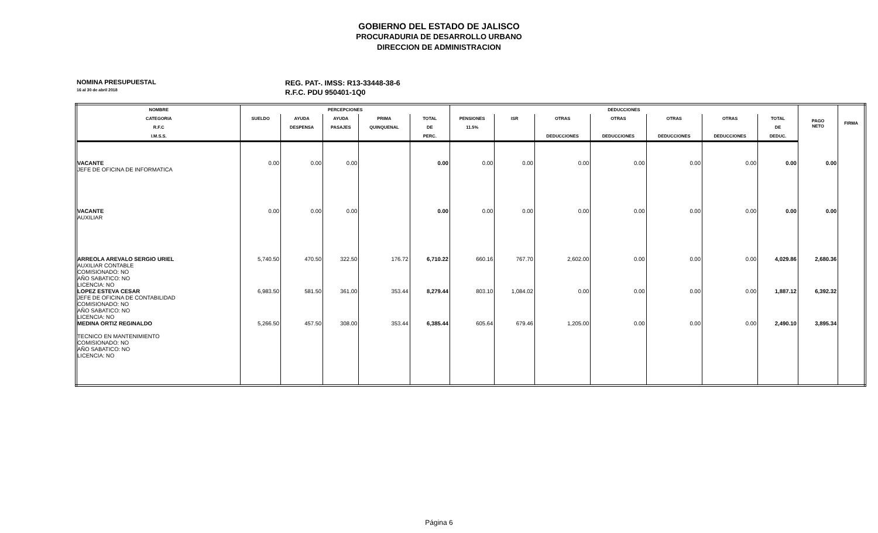GOBIERNO DEL ESTADO DE JALISCO
PROCURADURIA DE DESARROLLO URBANO
DIRECCION DE ADMINISTRACION
NOMINA PRESUPUESTAL
16 al 30 de abril 2018
REG. PAT-. IMSS: R13-33448-38-6
R.F.C. PDU 950401-1Q0
| NOMBRE | PERCEPCIONES | | | | | DEDUCCIONES | | | | | | | PAGO NETO | FIRMA |
| --- | --- | --- | --- | --- | --- | --- | --- | --- | --- | --- | --- | --- | --- | --- |
| CATEGORIA | SUELDO | AYUDA | AYUDA | PRIMA | TOTAL | PENSIONES | ISR | OTRAS | OTRAS | OTRAS | OTRAS | TOTAL | | |
| R.F.C | | DESPENSA | PASAJES | QUINQUENAL | DE | 11.5% | | | | | | DE | | |
| I.M.S.S. | | | | | PERC. | | | DEDUCCIONES | DEDUCCIONES | DEDUCCIONES | DEDUCCIONES | DEDUC. | | |
| VACANTE JEFE DE OFICINA DE INFORMATICA | 0.00 | 0.00 | 0.00 | | 0.00 | 0.00 | 0.00 | 0.00 | 0.00 | 0.00 | 0.00 | 0.00 | 0.00 | |
| VACANTE AUXILIAR | 0.00 | 0.00 | 0.00 | | 0.00 | 0.00 | 0.00 | 0.00 | 0.00 | 0.00 | 0.00 | 0.00 | 0.00 | |
| ARREOLA AREVALO SERGIO URIEL AUXILIAR CONTABLE COMISIONADO: NO AÑO SABATICO: NO LICENCIA: NO | 5,740.50 | 470.50 | 322.50 | 176.72 | 6,710.22 | 660.16 | 767.70 | 2,602.00 | 0.00 | 0.00 | 0.00 | 4,029.86 | 2,680.36 | |
| LOPEZ ESTEVA CESAR JEFE DE OFICINA DE CONTABILIDAD COMISIONADO: NO AÑO SABATICO: NO LICENCIA: NO | 6,983.50 | 581.50 | 361.00 | 353.44 | 8,279.44 | 803.10 | 1,084.02 | 0.00 | 0.00 | 0.00 | 0.00 | 1,887.12 | 6,392.32 | |
| MEDINA ORTIZ REGINALDO TECNICO EN MANTENIMIENTO COMISIONADO: NO AÑO SABATICO: NO LICENCIA: NO | 5,266.50 | 457.50 | 308.00 | 353.44 | 6,385.44 | 605.64 | 679.46 | 1,205.00 | 0.00 | 0.00 | 0.00 | 2,490.10 | 3,895.34 | |
Página 6